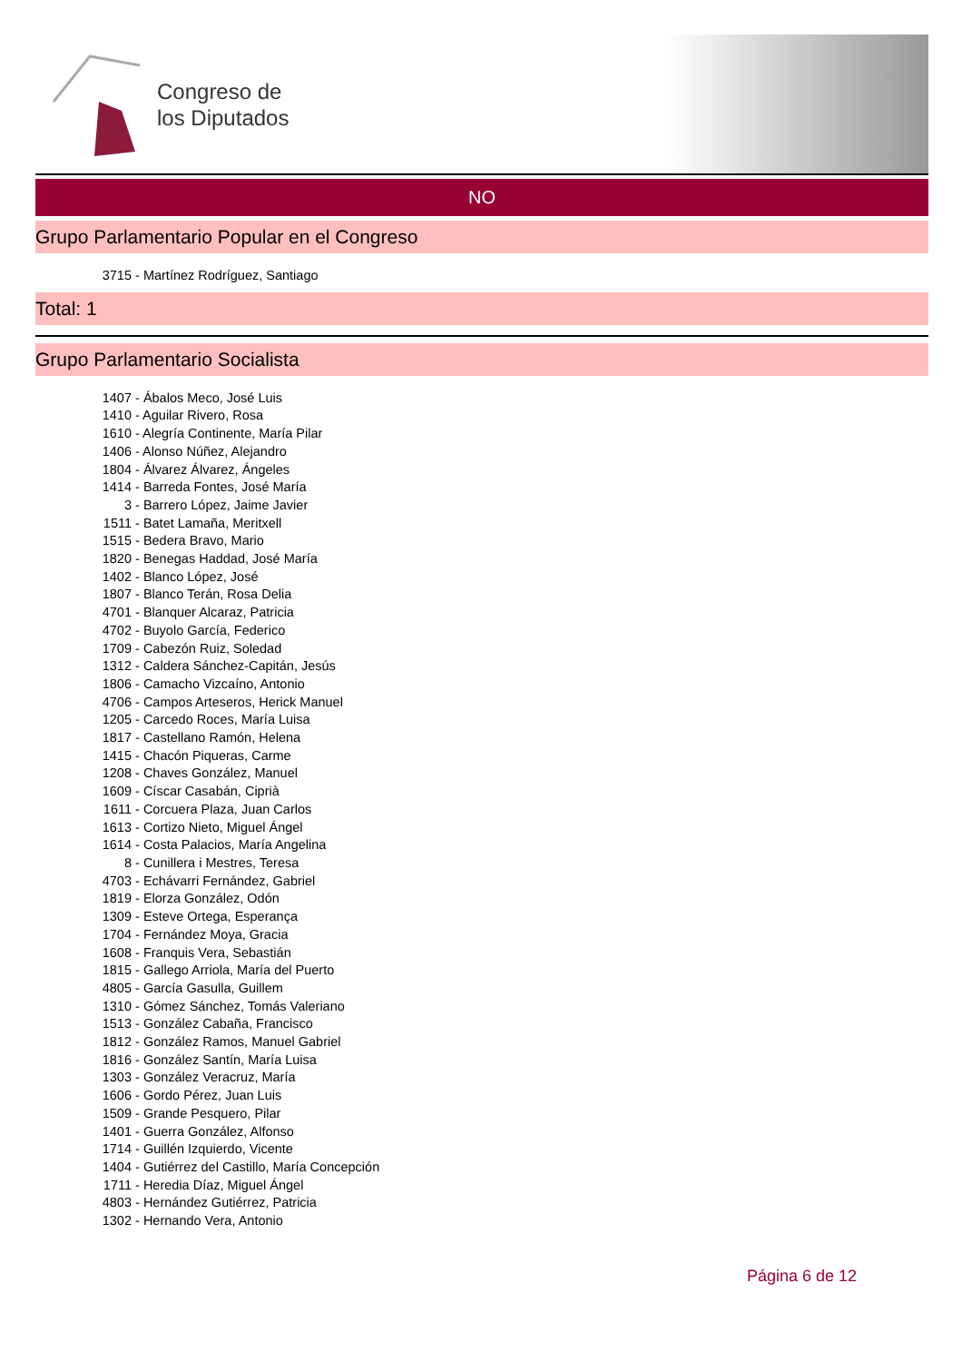Congreso de
los Diputados
NO
Grupo Parlamentario Popular en el Congreso
3715 - Martínez Rodríguez, Santiago
Total: 1
Grupo Parlamentario Socialista
1407 - Ábalos Meco, José Luis
1410 - Aguilar Rivero, Rosa
1610 - Alegría Continente, María Pilar
1406 - Alonso Núñez, Alejandro
1804 - Álvarez Álvarez, Ángeles
1414 - Barreda Fontes, José María
3 - Barrero López, Jaime Javier
1511 - Batet Lamaña, Meritxell
1515 - Bedera Bravo, Mario
1820 - Benegas Haddad, José María
1402 - Blanco López, José
1807 - Blanco Terán, Rosa Delia
4701 - Blanquer Alcaraz, Patricia
4702 - Buyolo García, Federico
1709 - Cabezón Ruiz, Soledad
1312 - Caldera Sánchez-Capitán, Jesús
1806 - Camacho Vizcaíno, Antonio
4706 - Campos Arteseros, Herick Manuel
1205 - Carcedo Roces, María Luisa
1817 - Castellano Ramón, Helena
1415 - Chacón Piqueras, Carme
1208 - Chaves González, Manuel
1609 - Císcar Casabán, Ciprià
1611 - Corcuera Plaza, Juan Carlos
1613 - Cortizo Nieto, Miguel Ángel
1614 - Costa Palacios, María Angelina
8 - Cunillera i Mestres, Teresa
4703 - Echávarri Fernández, Gabriel
1819 - Elorza González, Odón
1309 - Esteve Ortega, Esperança
1704 - Fernández Moya, Gracia
1608 - Franquis Vera, Sebastián
1815 - Gallego Arriola, María del Puerto
4805 - García Gasulla, Guillem
1310 - Gómez Sánchez, Tomás Valeriano
1513 - González Cabaña, Francisco
1812 - González Ramos, Manuel Gabriel
1816 - González Santín, María Luisa
1303 - González Veracruz, María
1606 - Gordo Pérez, Juan Luis
1509 - Grande Pesquero, Pilar
1401 - Guerra González, Alfonso
1714 - Guillén Izquierdo, Vicente
1404 - Gutiérrez del Castillo, María Concepción
1711 - Heredia Díaz, Miguel Ángel
4803 - Hernández Gutiérrez, Patricia
1302 - Hernando Vera, Antonio
Página 6 de 12